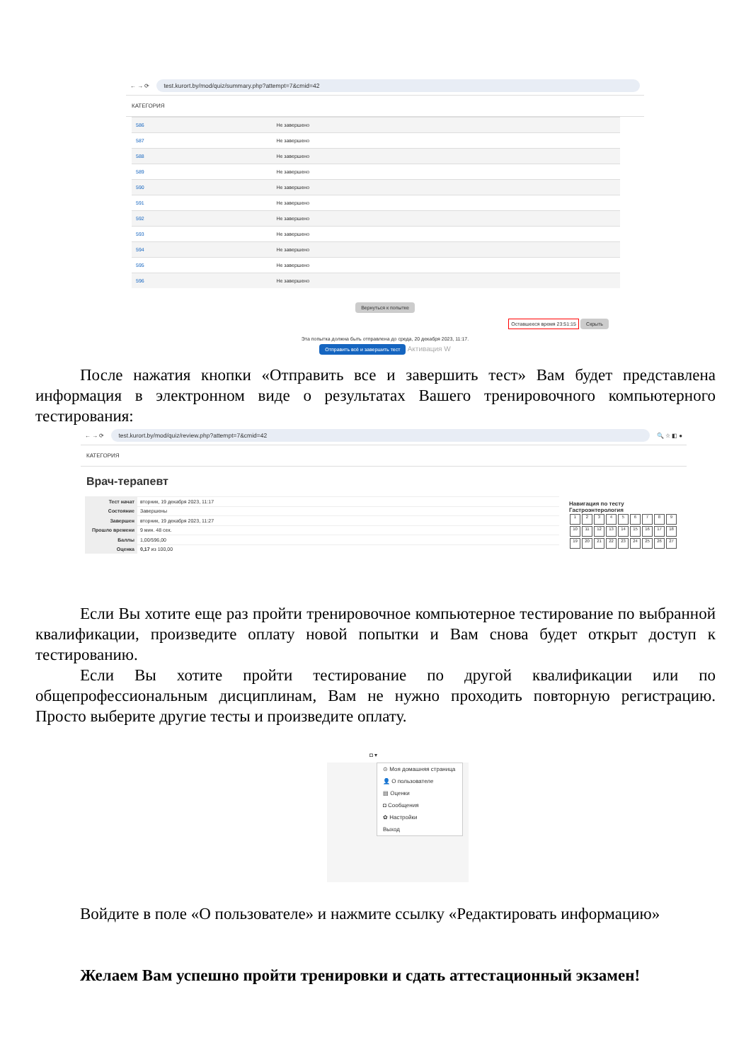← → ⟳ test.kurort.by/mod/quiz/summary.php?attempt=7&cmid=42
КАТЕГОРИЯ
| 586 | Не завершено |
| 587 | Не завершено |
| 588 | Не завершено |
| 589 | Не завершено |
| 590 | Не завершено |
| 591 | Не завершено |
| 592 | Не завершено |
| 593 | Не завершено |
| 594 | Не завершено |
| 595 | Не завершено |
| 596 | Не завершено |
Вернуться к попытке
Оставшееся время 23:51:15 Скрыть
Эта попытка должна быть отправлена до среда, 20 декабря 2023, 11:17.
Отправить всё и завершить тест Активация W
После нажатия кнопки «Отправить все и завершить тест» Вам будет представлена информация в электронном виде о результатах Вашего тренировочного компьютерного тестирования:
← → ⟳ test.kurort.by/mod/quiz/review.php?attempt=7&cmid=42 🔍 ☆ ◧ ●
КАТЕГОРИЯ
Врач-терапевт
| Тест начат | вторник, 19 декабря 2023, 11:17 |
| Состояние | Завершены |
| Завершен | вторник, 19 декабря 2023, 11:27 |
| Прошло времени | 9 мин. 48 сек. |
| Баллы | 1,00/596,00 |
| Оценка | 0,17 из 100,00 |
Навигация по тесту
Гастроэнтерология
123456789 10 11 12 13 14 15 16 17 18 19 20 21 22 23 24 25 26 27
Если Вы хотите еще раз пройти тренировочное компьютерное тестирование по выбранной квалификации, произведите оплату новой попытки и Вам снова будет открыт доступ к тестированию.
Если Вы хотите пройти тестирование по другой квалификации или по общепрофессиональным дисциплинам, Вам не нужно проходить повторную регистрацию. Просто выберите другие тесты и произведите оплату.
◘ ▾
⊙ Моя домашняя страница
👤 О пользователе
▤ Оценки
◘ Сообщения
✿ Настройки
Выход
Войдите в поле «О пользователе» и нажмите ссылку «Редактировать информацию»
Желаем Вам успешно пройти тренировки и сдать аттестационный экзамен!